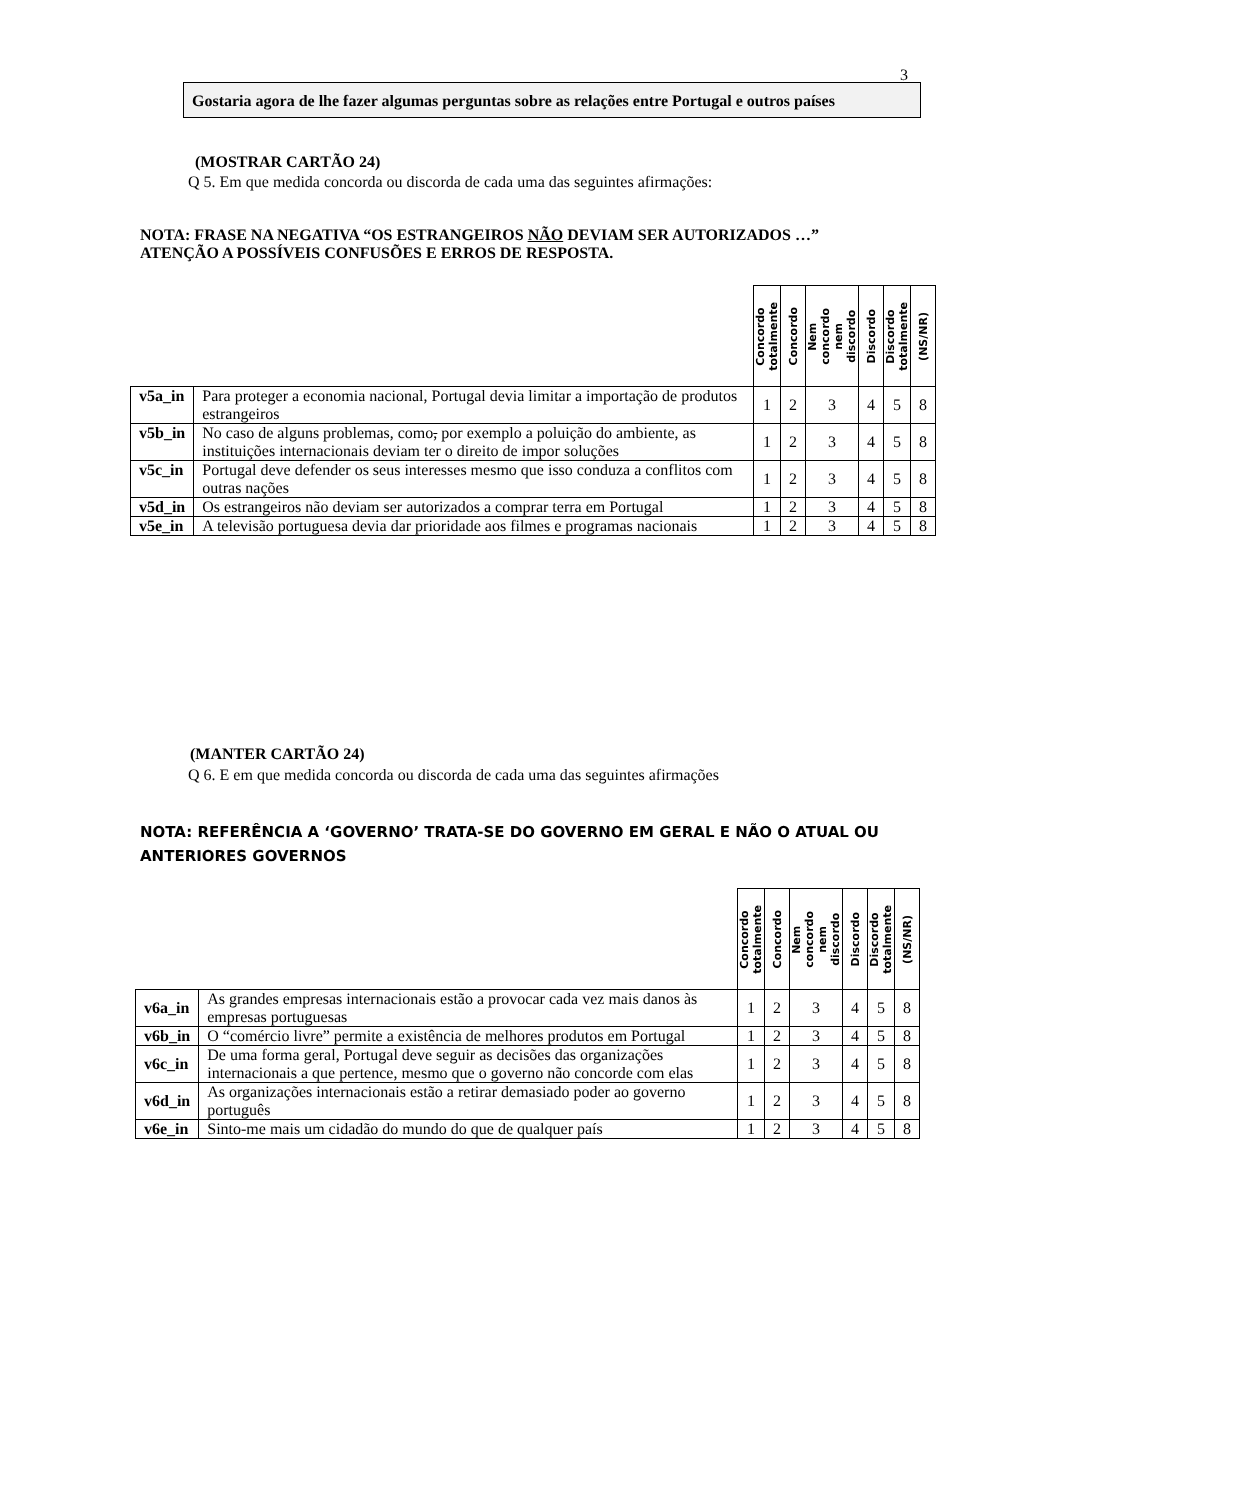3
Gostaria agora de lhe fazer algumas perguntas sobre as relações entre Portugal e outros países
(MOSTRAR CARTÃO 24)
Q 5. Em que medida concorda ou discorda de cada uma das seguintes afirmações:
NOTA: FRASE NA NEGATIVA “OS ESTRANGEIROS NÃO DEVIAM SER AUTORIZADOS …”
ATENÇÃO A POSSÍVEIS CONFUSÕES E ERROS DE RESPOSTA.
| | | Concordo totalmente | Concordo | Nem concordo nem discordo | Discordo | Discordo totalmente | (NS/NR) |
| --- | --- | --- | --- | --- | --- | --- | --- |
| v5a_in | Para proteger a economia nacional, Portugal devia limitar a importação de produtos estrangeiros | 1 | 2 | 3 | 4 | 5 | 8 |
| v5b_in | No caso de alguns problemas, como , por exemplo a poluição do ambiente, as instituições internacionais deviam ter o direito de impor soluções | 1 | 2 | 3 | 4 | 5 | 8 |
| v5c_in | Portugal deve defender os seus interesses mesmo que isso conduza a conflitos com outras nações | 1 | 2 | 3 | 4 | 5 | 8 |
| v5d_in | Os estrangeiros não deviam ser autorizados a comprar terra em Portugal | 1 | 2 | 3 | 4 | 5 | 8 |
| v5e_in | A televisão portuguesa devia dar prioridade aos filmes e programas nacionais | 1 | 2 | 3 | 4 | 5 | 8 |
(MANTER CARTÃO 24)
Q 6. E em que medida concorda ou discorda de cada uma das seguintes afirmações
NOTA: REFERÊNCIA A ‘GOVERNO’ TRATA-SE DO GOVERNO EM GERAL E NÃO O ATUAL OU
ANTERIORES GOVERNOS
| | | Concordo totalmente | Concordo | Nem concordo nem discordo | Discordo | Discordo totalmente | (NS/NR) |
| --- | --- | --- | --- | --- | --- | --- | --- |
| v6a_in | As grandes empresas internacionais estão a provocar cada vez mais danos às empresas portuguesas | 1 | 2 | 3 | 4 | 5 | 8 |
| v6b_in | O “comércio livre” permite a existência de melhores produtos em Portugal | 1 | 2 | 3 | 4 | 5 | 8 |
| v6c_in | De uma forma geral, Portugal deve seguir as decisões das organizações internacionais a que pertence, mesmo que o governo não concorde com elas | 1 | 2 | 3 | 4 | 5 | 8 |
| v6d_in | As organizações internacionais estão a retirar demasiado poder ao governo português | 1 | 2 | 3 | 4 | 5 | 8 |
| v6e_in | Sinto-me mais um cidadão do mundo do que de qualquer país | 1 | 2 | 3 | 4 | 5 | 8 |